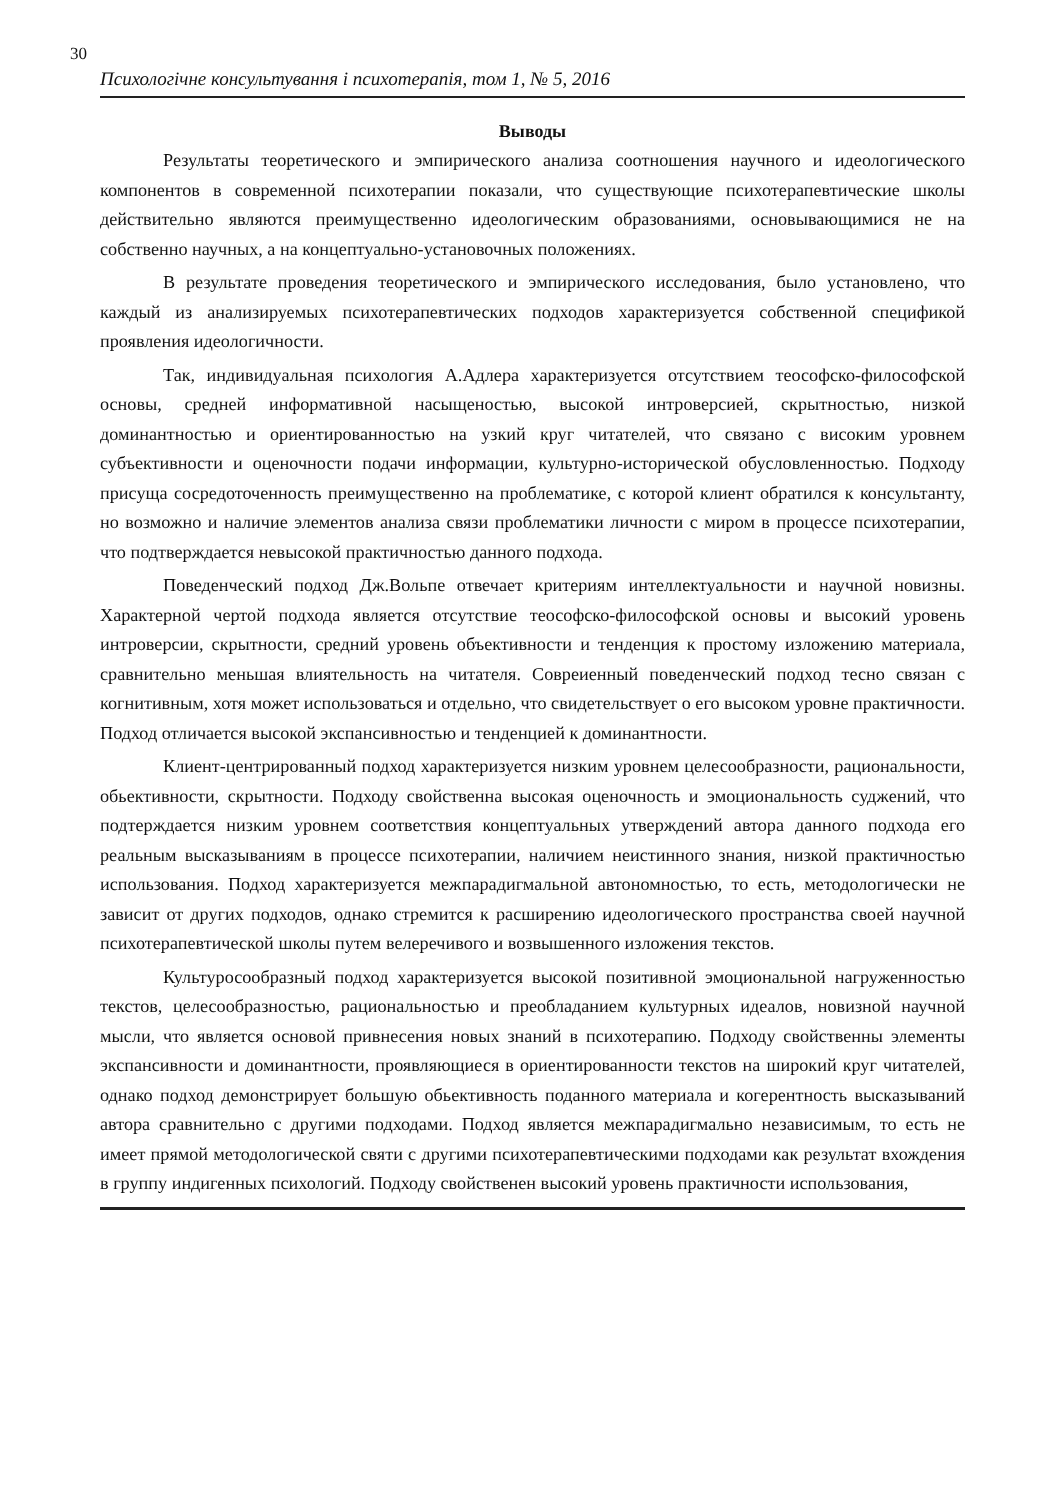30
Психологічне консультування і психотерапія, том 1, № 5, 2016
Выводы
Результаты теоретического и эмпирического анализа соотношения научного и идеологического компонентов в современной психотерапии показали, что существующие психотерапевтические школы действительно являются преимущественно идеологическим образованиями, основывающимися не на собственно научных, а на концептуально-установочных положениях.
В результате проведения теоретического и эмпирического исследования, было установлено, что каждый из анализируемых психотерапевтических подходов характеризуется собственной спецификой проявления идеологичности.
Так, индивидуальная психология А.Адлера характеризуется отсутствием теософско-философской основы, средней информативной насыщеностью, высокой интроверсией, скрытностью, низкой доминантностью и ориентированностью на узкий круг читателей, что связано с високим уровнем субъективности и оценочности подачи информации, культурно-исторической обусловленностью. Подходу присуща сосредоточенность преимущественно на проблематике, с которой клиент обратился к консультанту, но возможно и наличие элементов анализа связи проблематики личности с миром в процессе психотерапии, что подтверждается невысокой практичностью данного подхода.
Поведенческий подход Дж.Вольпе отвечает критериям интеллектуальности и научной новизны. Характерной чертой подхода является отсутствие теософско-философской основы и высокий уровень интроверсии, скрытности, средний уровень объективности и тенденция к простому изложению материала, сравнительно меньшая влиятельность на читателя. Совреиенный поведенческий подход тесно связан с когнитивным, хотя может использоваться и отдельно, что свидетельствует о его высоком уровне практичности. Подход отличается высокой экспансивностью и тенденцией к доминантности.
Клиент-центрированный подход характеризуется низким уровнем целесообразности, рациональности, обьективности, скрытности. Подходу свойственна высокая оценочность и эмоциональность суджений, что подтерждается низким уровнем соответствия концептуальных утверждений автора данного подхода его реальным высказываниям в процессе психотерапии, наличием неистинного знания, низкой практичностью использования. Подход характеризуется межпарадигмальной автономностью, то есть, методологически не зависит от других подходов, однако стремится к расширению идеологического пространства своей научной психотерапевтической школы путем велеречивого и возвышенного изложения текстов.
Культуросообразный подход характеризуется высокой позитивной эмоциональной нагруженностью текстов, целесообразностью, рациональностью и преобладанием культурных идеалов, новизной научной мысли, что является основой привнесения новых знаний в психотерапию. Подходу свойственны элементы экспансивности и доминантности, проявляющиеся в ориентированности текстов на широкий круг читателей, однако подход демонстрирует большую обьективность поданного материала и когерентность высказываний автора сравнительно с другими подходами. Подход является межпарадигмально независимым, то есть не имеет прямой методологической святи с другими психотерапевтическими подходами как результат вхождения в группу индигенных психологий. Подходу свойственен высокий уровень практичности использования,